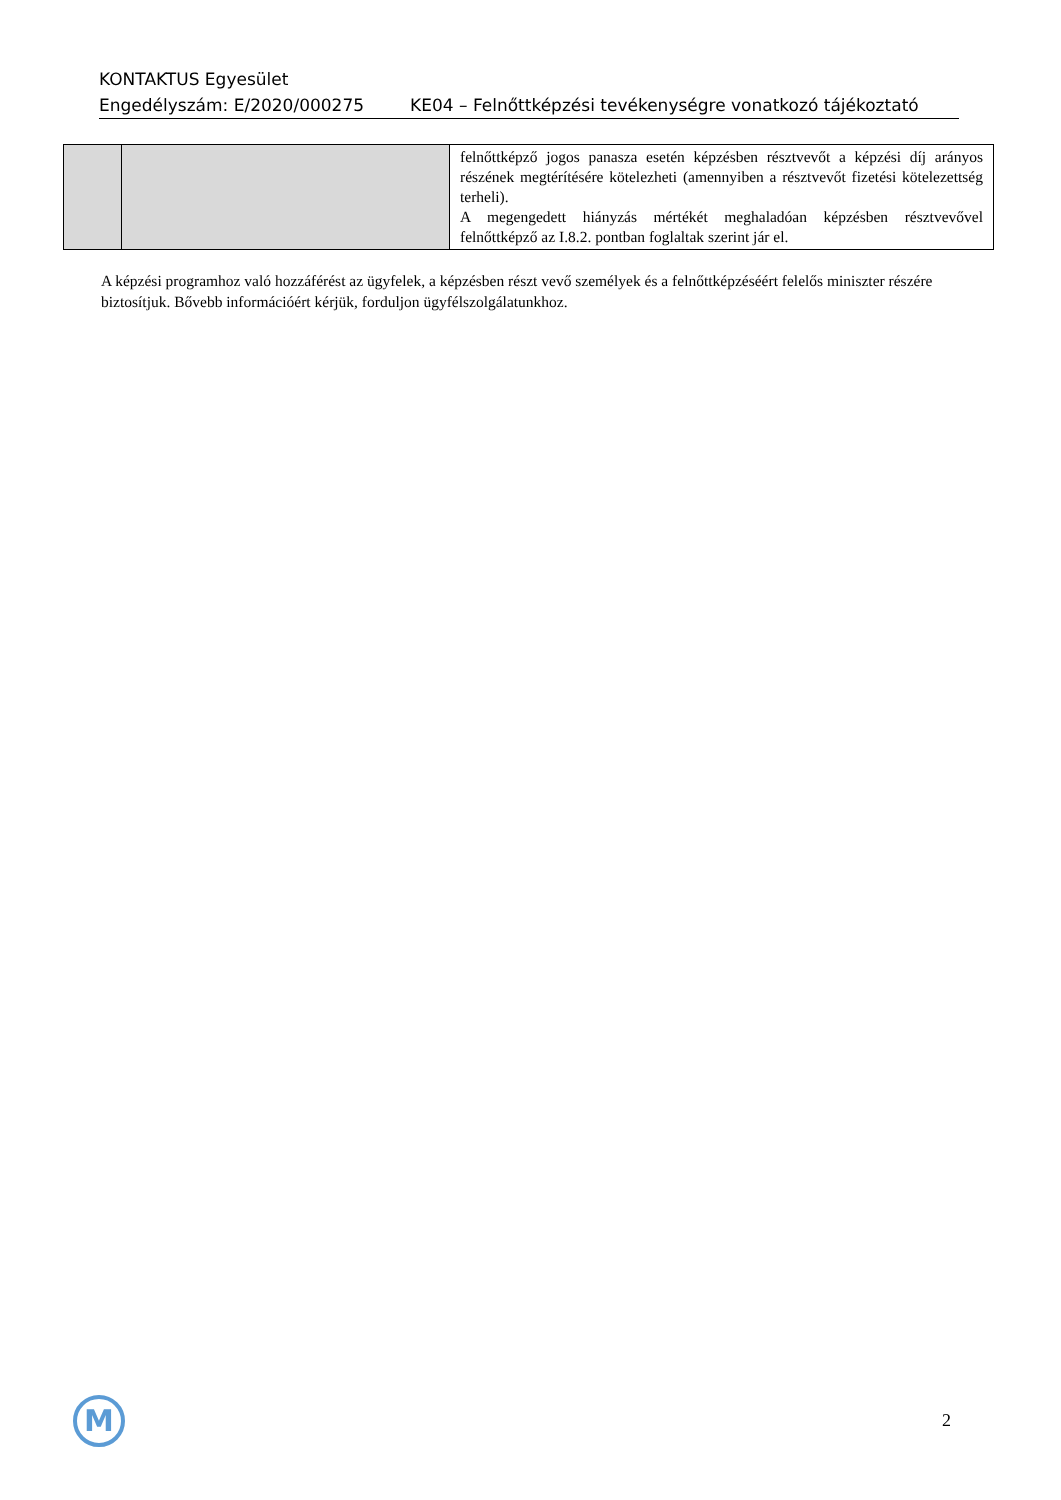KONTAKTUS Egyesület
Engedélyszám: E/2020/000275 KE04 – Felnőttképzési tevékenységre vonatkozó tájékoztató
| | | felnőttképző jogos panasza esetén képzésben résztvevőt a képzési díj arányos részének megtérítésére kötelezheti (amennyiben a résztvevőt fizetési kötelezettség terheli). A megengedett hiányzás mértékét meghaladóan képzésben résztvevővel felnőttképző az I.8.2. pontban foglaltak szerint jár el. |
A képzési programhoz való hozzáférést az ügyfelek, a képzésben részt vevő személyek és a felnőttképzéséért felelős miniszter részére biztosítjuk. Bővebb információért kérjük, forduljon ügyfélszolgálatunkhoz.
M 2